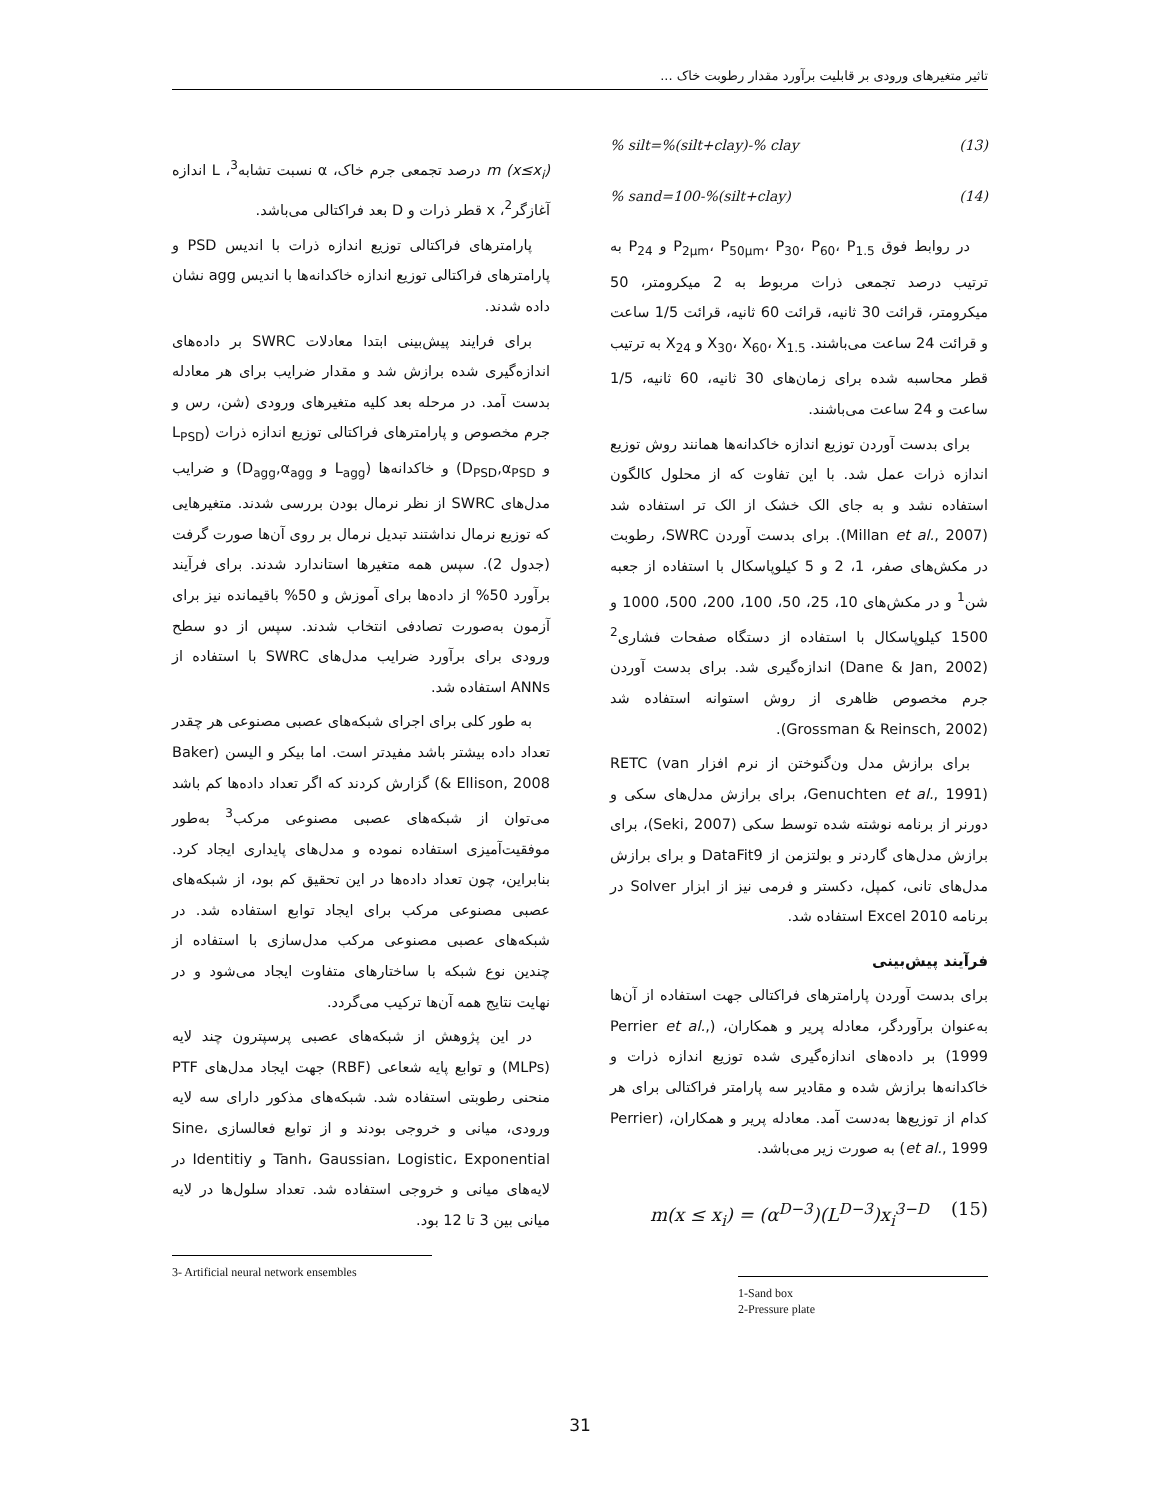تاثیر متغیرهای ورودی بر قابلیت برآورد مقدار رطوبت خاک ...
% silt=%(silt+clay)-% clay (13)
% sand=100-%(silt+clay) (14)
در روابط فوق P<sub>2μm</sub>، P<sub>50μm</sub>، P<sub>30</sub>، P<sub>60</sub>، P<sub>1.5</sub> و P<sub>24</sub> به ترتیب درصد تجمعی ذرات مربوط به 2 میکرومتر، 50 میکرومتر، قرائت 30 ثانیه، قرائت 60 ثانیه، قرائت 1/5 ساعت و قرائت 24 ساعت می‌باشند. X<sub>30</sub>، X<sub>60</sub>، X<sub>1.5</sub> و X<sub>24</sub> به ترتیب قطر محاسبه شده برای زمان‌های 30 ثانیه، 60 ثانیه، 1/5 ساعت و 24 ساعت می‌باشند.
برای بدست آوردن توزیع اندازه خاکدانه‌ها همانند روش توزیع اندازه ذرات عمل شد. با این تفاوت که از محلول کالگون استفاده نشد و به جای الک خشک از الک تر استفاده شد (Millan et al., 2007). برای بدست آوردن SWRC، رطوبت در مکش‌های صفر، 1، 2 و 5 کیلوپاسکال با استفاده از جعبه شن<sup>1</sup> و در مکش‌های 10، 25، 50، 100، 200، 500، 1000 و 1500 کیلوپاسکال با استفاده از دستگاه صفحات فشاری<sup>2</sup> (Dane & Jan, 2002) اندازه‌گیری شد. برای بدست آوردن جرم مخصوص ظاهری از روش استوانه استفاده شد (Grossman & Reinsch, 2002).
برای برازش مدل ون‌گنوختن از نرم افزار RETC (van Genuchten et al., 1991)، برای برازش مدل‌های سکی و دورنر از برنامه نوشته شده توسط سکی (Seki, 2007)، برای برازش مدل‌های گاردنر و بولتزمن از DataFit9 و برای برازش مدل‌های تانی، کمپل، دکستر و فرمی نیز از ابزار Solver در برنامه Excel 2010 استفاده شد.
فرآیند پیش‌بینی
برای بدست آوردن پارامترهای فراکتالی جهت استفاده از آن‌ها به‌عنوان برآوردگر، معادله پریر و همکاران، (Perrier et al., 1999) بر داده‌های اندازه‌گیری شده توزیع اندازه ذرات و خاکدانه‌ها برازش شده و مقادیر سه پارامتر فراکتالی برای هر کدام از توزیع‌ها به‌دست آمد. معادله پریر و همکاران، (Perrier et al., 1999) به صورت زیر می‌باشد.
m(x ≤ x<sub>i</sub>) = (α<sup>D−3</sup>)(L<sup>D−3</sup>)x<sub>i</sub><sup>3−D</sup> (15)
1-Sand box
2-Pressure plate
m (x≤x<sub>i</sub>) درصد تجمعی جرم خاک، α نسبت تشابه<sup>3</sup>، L اندازه آغازگر<sup>2</sup>، x قطر ذرات و D بعد فراکتالی می‌باشد.
پارامترهای فراکتالی توزیع اندازه ذرات با اندیس PSD و پارامترهای فراکتالی توزیع اندازه خاکدانه‌ها با اندیس agg نشان داده شدند.
برای فرایند پیش‌بینی ابتدا معادلات SWRC بر داده‌های اندازه‌گیری شده برازش شد و مقدار ضرایب برای هر معادله بدست آمد. در مرحله بعد کلیه متغیرهای ورودی (شن، رس و جرم مخصوص و پارامترهای فراکتالی توزیع اندازه ذرات (L<sub>PSD</sub> و D<sub>PSD</sub>,α<sub>PSD</sub>) و خاکدانه‌ها (L<sub>agg</sub> و D<sub>agg</sub>,α<sub>agg</sub>) و ضرایب مدل‌های SWRC از نظر نرمال بودن بررسی شدند. متغیرهایی که توزیع نرمال نداشتند تبدیل نرمال بر روی آن‌ها صورت گرفت (جدول 2). سپس همه متغیرها استاندارد شدند. برای فرآیند برآورد 50% از داده‌ها برای آموزش و 50% باقیمانده نیز برای آزمون به‌صورت تصادفی انتخاب شدند. سپس از دو سطح ورودی برای برآورد ضرایب مدل‌های SWRC با استفاده از ANNs استفاده شد.
به طور کلی برای اجرای شبکه‌های عصبی مصنوعی هر چقدر تعداد داده بیشتر باشد مفیدتر است. اما بیکر و الیسن (Baker & Ellison, 2008) گزارش کردند که اگر تعداد داده‌ها کم باشد می‌توان از شبکه‌های عصبی مصنوعی مرکب<sup>3</sup> به‌طور موفقیت‌آمیزی استفاده نموده و مدل‌های پایداری ایجاد کرد. بنابراین، چون تعداد داده‌ها در این تحقیق کم بود، از شبکه‌های عصبی مصنوعی مرکب برای ایجاد توابع استفاده شد. در شبکه‌های عصبی مصنوعی مرکب مدل‌سازی با استفاده از چندین نوع شبکه با ساختارهای متفاوت ایجاد می‌شود و در نهایت نتایج همه آن‌ها ترکیب می‌گردد.
در این پژوهش از شبکه‌های عصبی پرسپترون چند لایه (MLPs) و توابع پایه شعاعی (RBF) جهت ایجاد مدل‌های PTF منحنی رطوبتی استفاده شد. شبکه‌های مذکور دارای سه لایه ورودی، میانی و خروجی بودند و از توابع فعالسازی Sine، Tanh، Gaussian، Logistic، Exponential و Identitiy در لایه‌های میانی و خروجی استفاده شد. تعداد سلول‌ها در لایه میانی بین 3 تا 12 بود.
3- Artificial neural network ensembles
31